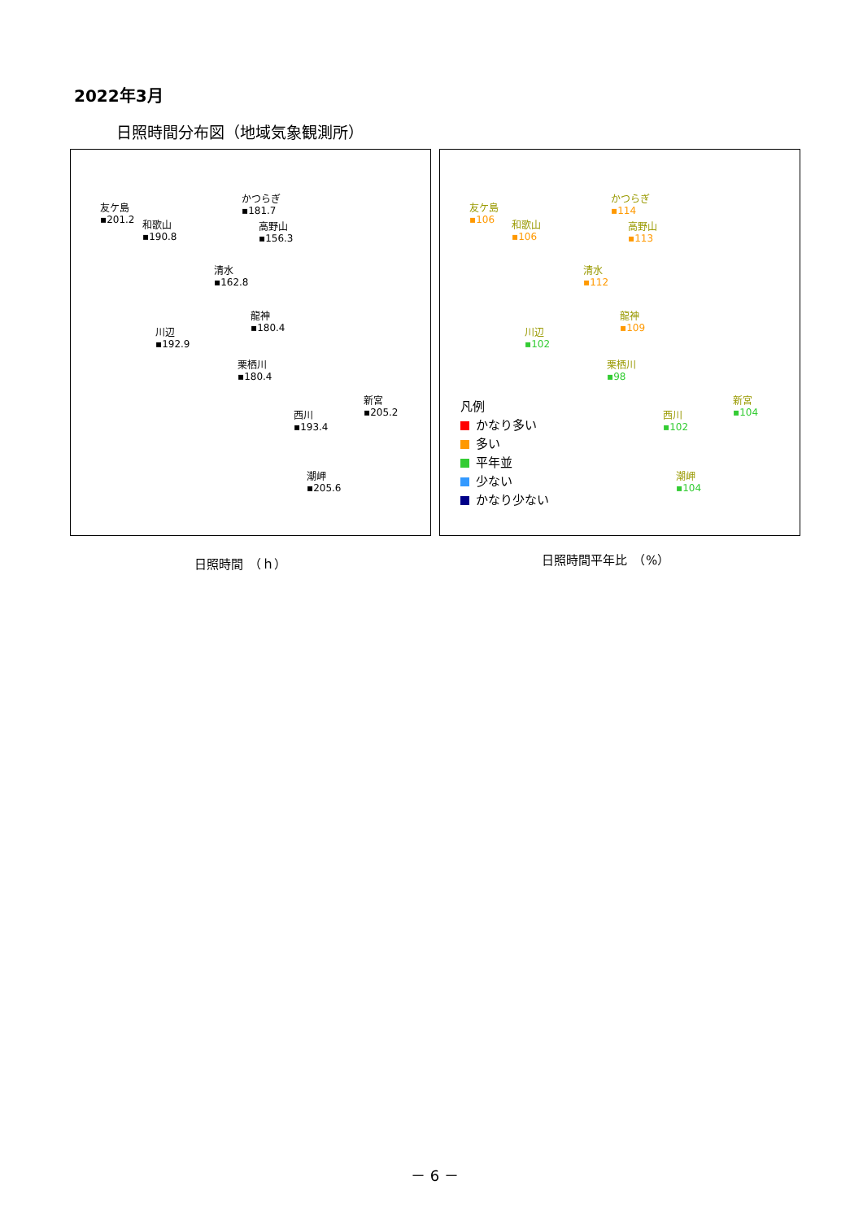2022年3月
日照時間分布図（地域気象観測所）
友ケ島
▪201.2
和歌山
▪190.8
かつらぎ
▪181.7
高野山
▪156.3
清水
▪162.8
龍神
▪180.4
川辺
▪192.9
栗栖川
▪180.4
新宮
▪205.2
西川
▪193.4
潮岬
▪205.6
友ケ島
▪106
和歌山
▪106
かつらぎ
▪114
高野山
▪113
清水
▪112
龍神
▪109
川辺
▪102
栗栖川
▪98
新宮
▪104
西川
▪102
潮岬
▪104
凡例
かなり多い
多い
平年並
少ない
かなり少ない
日照時間　（ｈ） 日照時間平年比　（%）
－ 6 －